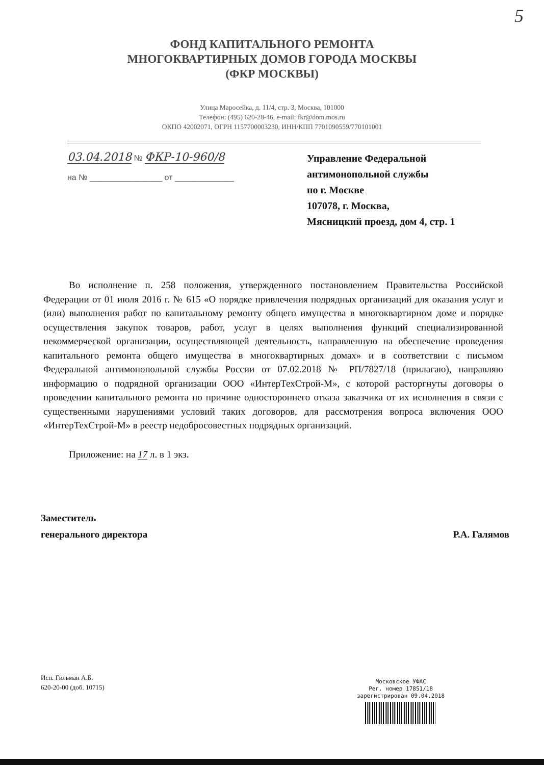5
ФОНД КАПИТАЛЬНОГО РЕМОНТА
МНОГОКВАРТИРНЫХ ДОМОВ ГОРОДА МОСКВЫ
(ФКР МОСКВЫ)
Улица Маросейка, д. 11/4, стр. 3, Москва, 101000
Телефон: (495) 620-28-46, e-mail: fkr@dom.mos.ru
ОКПО 42002071, ОГРН 1157700003230, ИНН/КПП 7701090559/770101001
03.04.2018 № ФКР-10-960/8
на № ________________ от _____________
Управление Федеральной
антимонопольной службы
по г. Москве
107078, г. Москва,
Мясницкий проезд, дом 4, стр. 1
Во исполнение п. 258 положения, утвержденного постановлением Правительства Российской Федерации от 01 июля 2016 г. № 615 «О порядке привлечения подрядных организаций для оказания услуг и (или) выполнения работ по капитальному ремонту общего имущества в многоквартирном доме и порядке осуществления закупок товаров, работ, услуг в целях выполнения функций специализированной некоммерческой организации, осуществляющей деятельность, направленную на обеспечение проведения капитального ремонта общего имущества в многоквартирных домах» и в соответствии с письмом Федеральной антимонопольной службы России от 07.02.2018 № РП/7827/18 (прилагаю), направляю информацию о подрядной организации ООО «ИнтерТехСтрой-М», с которой расторгнуты договоры о проведении капитального ремонта по причине одностороннего отказа заказчика от их исполнения в связи с существенными нарушениями условий таких договоров, для рассмотрения вопроса включения ООО «ИнтерТехСтрой-М» в реестр недобросовестных подрядных организаций.
Приложение: на 17 л. в 1 экз.
Заместитель
генерального директора
Р.А. Галямов
Исп. Гильман А.Б.
620-20-00 (доб. 10715)
Московское УФАС
Рег. номер 17851/18
зарегистрирован 09.04.2018